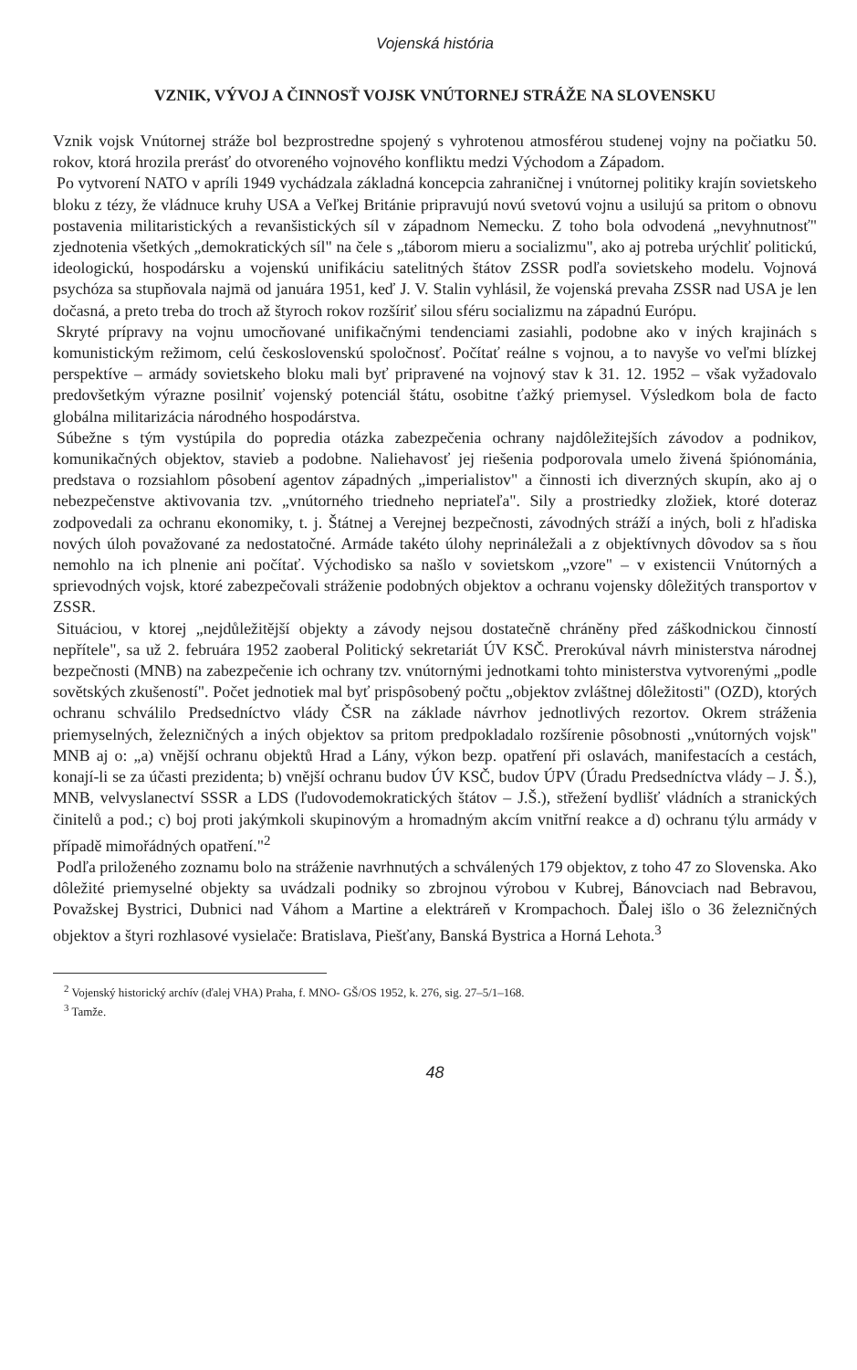Vojenská história
VZNIK, VÝVOJ A ČINNOSŤ VOJSK VNÚTORNEJ STRÁŽE NA SLOVENSKU
Vznik vojsk Vnútornej stráže bol bezprostredne spojený s vyhrotenou atmosférou studenej vojny na počiatku 50. rokov, ktorá hrozila prerásť do otvoreného vojnového konfliktu medzi Východom a Západom.
Po vytvorení NATO v apríli 1949 vychádzala základná koncepcia zahraničnej i vnútornej politiky krajín sovietskeho bloku z tézy, že vládnuce kruhy USA a Veľkej Británie pripravujú novú svetovú vojnu a usilujú sa pritom o obnovu postavenia militaristických a revanšistických síl v západnom Nemecku. Z toho bola odvodená „nevyhnutnosť" zjednotenia všetkých „demokratických síl" na čele s „táborom mieru a socializmu", ako aj potreba urýchliť politickú, ideologickú, hospodársku a vojenskú unifikáciu satelitných štátov ZSSR podľa sovietskeho modelu. Vojnová psychóza sa stupňovala najmä od januára 1951, keď J. V. Stalin vyhlásil, že vojenská prevaha ZSSR nad USA je len dočasná, a preto treba do troch až štyroch rokov rozšíriť silou sféru socializmu na západnú Európu.
Skryté prípravy na vojnu umocňované unifikačnými tendenciami zasiahli, podobne ako v iných krajinách s komunistickým režimom, celú československú spoločnosť. Počítať reálne s vojnou, a to navyše vo veľmi blízkej perspektíve – armády sovietskeho bloku mali byť pripravené na vojnový stav k 31. 12. 1952 – však vyžadovalo predovšetkým výrazne posilniť vojenský potenciál štátu, osobitne ťažký priemysel. Výsledkom bola de facto globálna militarizácia národného hospodárstva.
Súbežne s tým vystúpila do popredia otázka zabezpečenia ochrany najdôležitejších závodov a podnikov, komunikačných objektov, stavieb a podobne. Naliehavosť jej riešenia podporovala umelo živená špiónománia, predstava o rozsiahlom pôsobení agentov západných „imperialistov" a činnosti ich diverzných skupín, ako aj o nebezpečenstve aktivovania tzv. „vnútorného triedneho nepriateľa". Sily a prostriedky zložiek, ktoré doteraz zodpovedali za ochranu ekonomiky, t. j. Štátnej a Verejnej bezpečnosti, závodných stráží a iných, boli z hľadiska nových úloh považované za nedostatočné. Armáde takéto úlohy neprináležali a z objektívnych dôvodov sa s ňou nemohlo na ich plnenie ani počítať. Východisko sa našlo v sovietskom „vzore" – v existencii Vnútorných a sprievodných vojsk, ktoré zabezpečovali stráženie podobných objektov a ochranu vojensky dôležitých transportov v ZSSR.
Situáciou, v ktorej „nejdůležitější objekty a závody nejsou dostatečně chráněny před záškodnickou činností nepřítele", sa už 2. februára 1952 zaoberal Politický sekretariát ÚV KSČ. Prerokúval návrh ministerstva národnej bezpečnosti (MNB) na zabezpečenie ich ochrany tzv. vnútornými jednotkami tohto ministerstva vytvorenými „podle sovětských zkušeností". Počet jednotiek mal byť prispôsobený počtu „objektov zvláštnej dôležitosti" (OZD), ktorých ochranu schválilo Predsedníctvo vlády ČSR na základe návrhov jednotlivých rezortov. Okrem stráženia priemyselných, železničných a iných objektov sa pritom predpokladalo rozšírenie pôsobnosti „vnútorných vojsk" MNB aj o: „a) vnější ochranu objektů Hrad a Lány, výkon bezp. opatření při oslavách, manifestacích a cestách, konají-li se za účasti prezidenta; b) vnější ochranu budov ÚV KSČ, budov ÚPV (Úradu Predsedníctva vlády – J. Š.), MNB, velvyslanectví SSSR a LDS (ľudovodemokratických štátov – J.Š.), střežení bydlišť vládních a stranických činitelů a pod.; c) boj proti jakýmkoli skupinovým a hromadným akcím vnitřní reakce a d) ochranu týlu armády v případě mimořádných opatření."<sup>2</sup>
Podľa priloženého zoznamu bolo na stráženie navrhnutých a schválených 179 objektov, z toho 47 zo Slovenska. Ako dôležité priemyselné objekty sa uvádzali podniky so zbrojnou výrobou v Kubrej, Bánovciach nad Bebravou, Považskej Bystrici, Dubnici nad Váhom a Martine a elektráreň v Krompachoch. Ďalej išlo o 36 železničných objektov a štyri rozhlasové vysielače: Bratislava, Piešťany, Banská Bystrica a Horná Lehota.<sup>3</sup>
<sup>2</sup> Vojenský historický archív (ďalej VHA) Praha, f. MNO- GŠ/OS 1952, k. 276, sig. 27–5/1–168.
<sup>3</sup> Tamže.
48